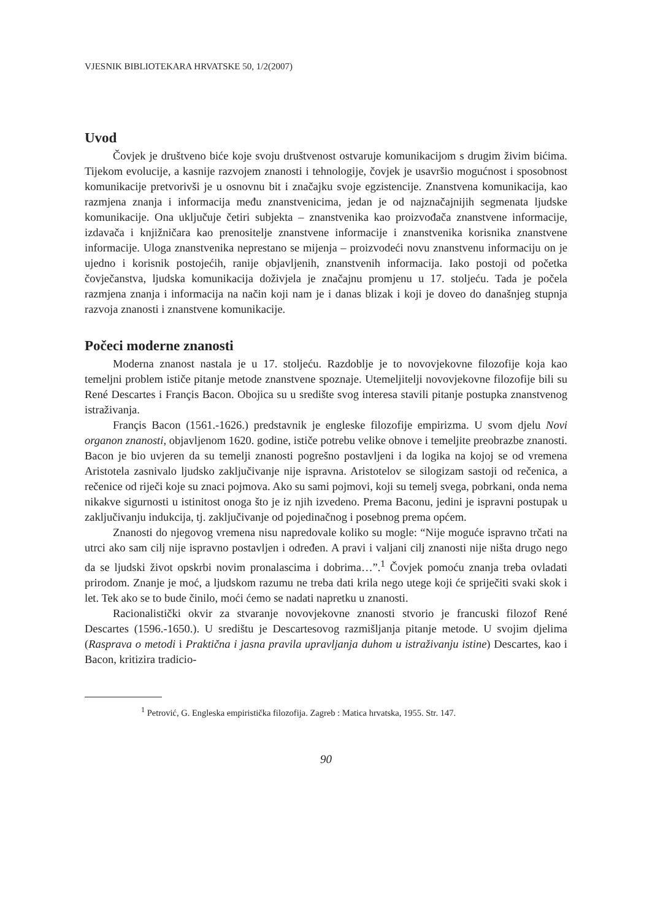VJESNIK BIBLIOTEKARA HRVATSKE 50, 1/2(2007)
Uvod
Čovjek je društveno biće koje svoju društvenost ostvaruje komunikacijom s drugim živim bićima. Tijekom evolucije, a kasnije razvojem znanosti i tehnologije, čovjek je usavršio mogućnost i sposobnost komunikacije pretvorivši je u osnovnu bit i značajku svoje egzistencije. Znanstvena komunikacija, kao razmjena znanja i informacija među znanstvenicima, jedan je od najznačajnijih segmenata ljudske komunikacije. Ona uključuje četiri subjekta – znanstvenika kao proizvođača znanstvene informacije, izdavača i knjižničara kao prenositelje znanstvene informacije i znanstvenika korisnika znanstvene informacije. Uloga znanstvenika neprestano se mijenja – proizvodeći novu znanstvenu informaciju on je ujedno i korisnik postojećih, ranije objavljenih, znanstvenih informacija. Iako postoji od početka čovječanstva, ljudska komunikacija doživjela je značajnu promjenu u 17. stoljeću. Tada je počela razmjena znanja i informacija na način koji nam je i danas blizak i koji je doveo do današnjeg stupnja razvoja znanosti i znanstvene komunikacije.
Počeci moderne znanosti
Moderna znanost nastala je u 17. stoljeću. Razdoblje je to novovjekovne filozofije koja kao temeljni problem ističe pitanje metode znanstvene spoznaje. Utemeljitelji novovjekovne filozofije bili su René Descartes i Françis Bacon. Obojica su u središte svog interesa stavili pitanje postupka znanstvenog istraživanja.
Françis Bacon (1561.-1626.) predstavnik je engleske filozofije empirizma. U svom djelu Novi organon znanosti, objavljenom 1620. godine, ističe potrebu velike obnove i temeljite preobrazbe znanosti. Bacon je bio uvjeren da su temelji znanosti pogrešno postavljeni i da logika na kojoj se od vremena Aristotela zasnivalo ljudsko zaključivanje nije ispravna. Aristotelov se silogizam sastoji od rečenica, a rečenice od riječi koje su znaci pojmova. Ako su sami pojmovi, koji su temelj svega, pobrkani, onda nema nikakve sigurnosti u istinitost onoga što je iz njih izvedeno. Prema Baconu, jedini je ispravni postupak u zaključivanju indukcija, tj. zaključivanje od pojedinačnog i posebnog prema općem.
Znanosti do njegovog vremena nisu napredovale koliko su mogle: “Nije moguće ispravno trčati na utrci ako sam cilj nije ispravno postavljen i određen. A pravi i valjani cilj znanosti nije ništa drugo nego da se ljudski život opskrbi novim pronalascima i dobrima…”.<sup>1</sup> Čovjek pomoću znanja treba ovladati prirodom. Znanje je moć, a ljudskom razumu ne treba dati krila nego utege koji će spriječiti svaki skok i let. Tek ako se to bude činilo, moći ćemo se nadati napretku u znanosti.
Racionalistički okvir za stvaranje novovjekovne znanosti stvorio je francuski filozof René Descartes (1596.-1650.). U središtu je Descartesovog razmišljanja pitanje metode. U svojim djelima (Rasprava o metodi i Praktična i jasna pravila upravljanja duhom u istraživanju istine) Descartes, kao i Bacon, kritizira tradicio-
<sup>1</sup> Petrović, G. Engleska empiristička filozofija. Zagreb : Matica hrvatska, 1955. Str. 147.
90